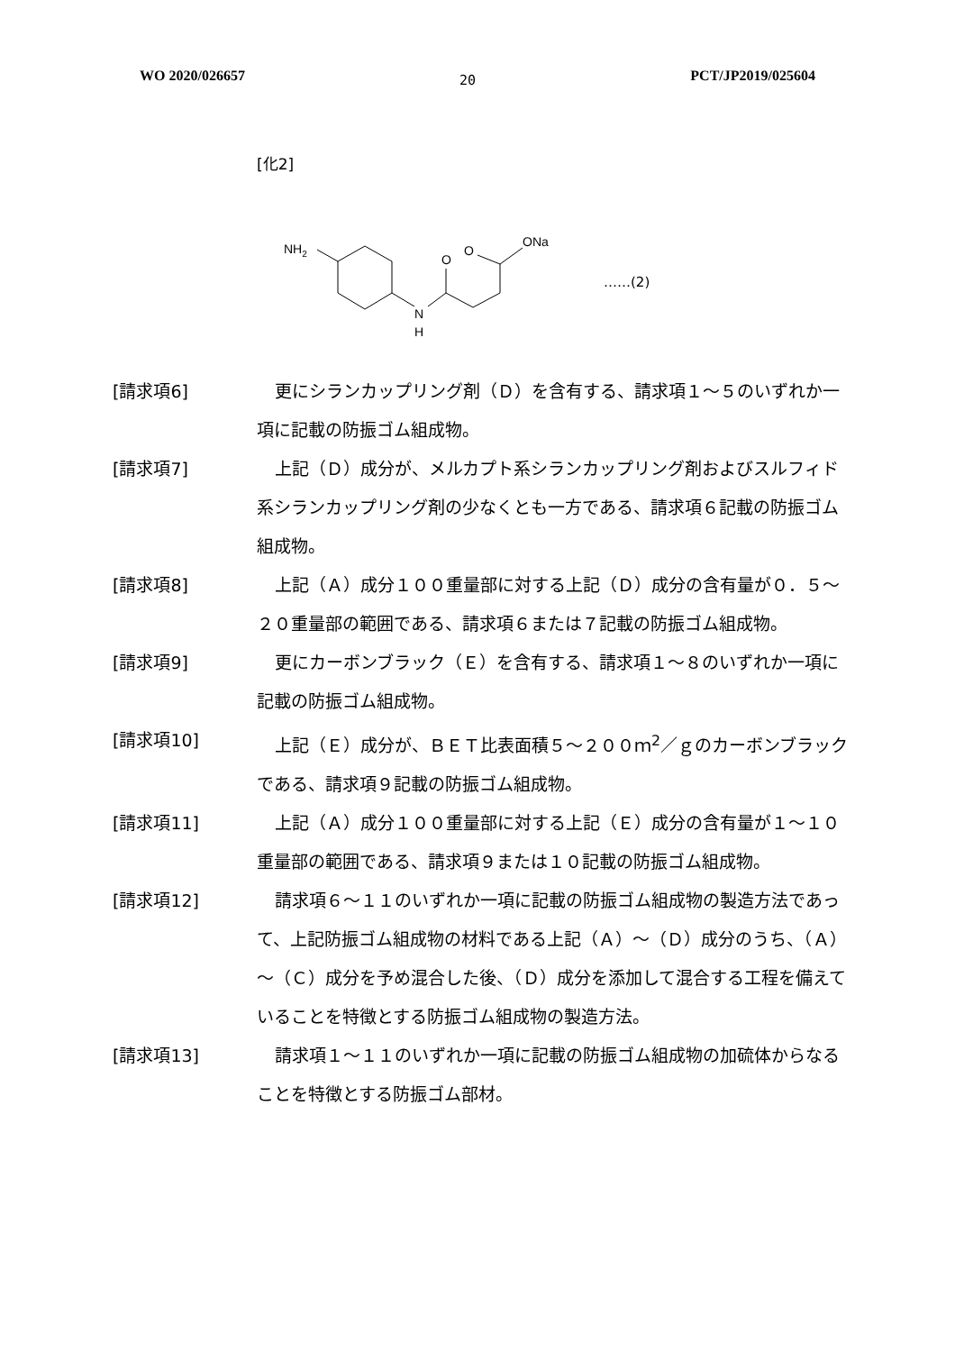WO 2020/026657 20 PCT/JP2019/025604
[化2]
NH2
N
H
O
O
ONa
……(2)
[請求項6] 更にシランカップリング剤（Ｄ）を含有する、請求項１～５のいずれか一項に記載の防振ゴム組成物。
[請求項7] 上記（Ｄ）成分が、メルカプト系シランカップリング剤およびスルフィド系シランカップリング剤の少なくとも一方である、請求項６記載の防振ゴム組成物。
[請求項8] 上記（Ａ）成分１００重量部に対する上記（Ｄ）成分の含有量が０．５～２０重量部の範囲である、請求項６または７記載の防振ゴム組成物。
[請求項9] 更にカーボンブラック（Ｅ）を含有する、請求項１～８のいずれか一項に記載の防振ゴム組成物。
[請求項10] 上記（Ｅ）成分が、ＢＥＴ比表面積５～２００ｍ<sup>2</sup>／ｇのカーボンブラックである、請求項９記載の防振ゴム組成物。
[請求項11] 上記（Ａ）成分１００重量部に対する上記（Ｅ）成分の含有量が１～１０重量部の範囲である、請求項９または１０記載の防振ゴム組成物。
[請求項12] 請求項６～１１のいずれか一項に記載の防振ゴム組成物の製造方法であって、上記防振ゴム組成物の材料である上記（Ａ）～（Ｄ）成分のうち、（Ａ）～（Ｃ）成分を予め混合した後、（Ｄ）成分を添加して混合する工程を備えていることを特徴とする防振ゴム組成物の製造方法。
[請求項13] 請求項１～１１のいずれか一項に記載の防振ゴム組成物の加硫体からなることを特徴とする防振ゴム部材。